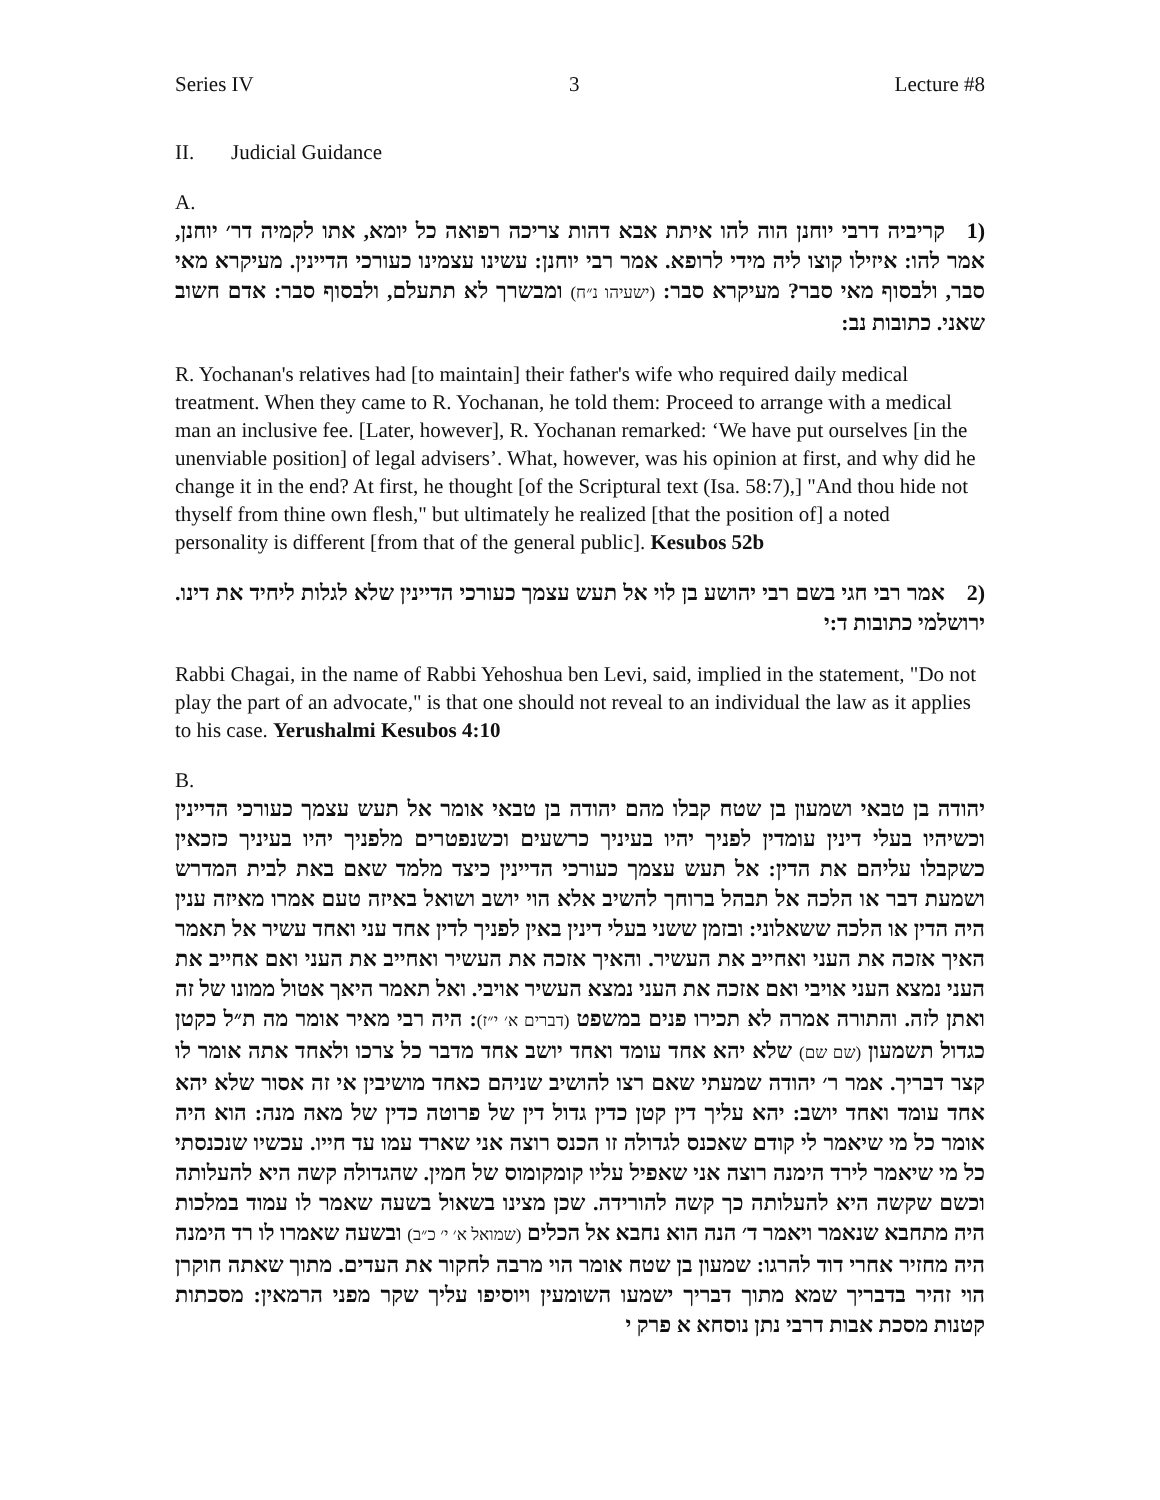Series IV 3 Lecture #8
II. Judicial Guidance
A.
(1 קריביה דרבי יוחנן הוה להו איתת אבא דהות צריכה רפואה כל יומא, אתו לקמיה דר׳ יוחנן, אמר להו: איזילו קוצו ליה מידי לרופא. אמר רבי יוחנן: עשינו עצמינו כעורכי הדיינין. מעיקרא מאי סבר, ולבסוף מאי סבר? מעיקרא סבר: (ישעיהו נ״ח) ומבשרך לא תתעלם, ולבסוף סבר: אדם חשוב שאני. כתובות נב:
R. Yochanan's relatives had [to maintain] their father's wife who required daily medical treatment. When they came to R. Yochanan, he told them: Proceed to arrange with a medical man an inclusive fee. [Later, however], R. Yochanan remarked: ‘We have put ourselves [in the unenviable position] of legal advisers’. What, however, was his opinion at first, and why did he change it in the end? At first, he thought [of the Scriptural text (Isa. 58:7),] "And thou hide not thyself from thine own flesh," but ultimately he realized [that the position of] a noted personality is different [from that of the general public]. Kesubos 52b
(2 אמר רבי חגי בשם רבי יהושע בן לוי אל תעש עצמך כעורכי הדיינין שלא לגלות ליחיד את דינו. ירושלמי כתובות ד:י
Rabbi Chagai, in the name of Rabbi Yehoshua ben Levi, said, implied in the statement, "Do not play the part of an advocate," is that one should not reveal to an individual the law as it applies to his case. Yerushalmi Kesubos 4:10
B.
יהודה בן טבאי ושמעון בן שטח קבלו מהם יהודה בן טבאי אומר אל תעש עצמך כעורכי הדיינין וכשיהיו בעלי דינין עומדין לפניך יהיו בעיניך כרשעים וכשנפטרים מלפניך יהיו בעיניך כזכאין כשקבלו עליהם את הדין: אל תעש עצמך כעורכי הדיינין כיצד מלמד שאם באת לבית המדרש ושמעת דבר או הלכה אל תבהל ברוחך להשיב אלא הוי יושב ושואל באיזה טעם אמרו מאיזה ענין היה הדין או הלכה ששאלוני: ובזמן ששני בעלי דינין באין לפניך לדין אחד עני ואחד עשיר אל תאמר האיך אזכה את העני ואחייב את העשיר. והאיך אזכה את העשיר ואחייב את העני ואם אחייב את העני נמצא העני אויבי ואם אזכה את העני נמצא העשיר אויבי. ואל תאמר היאך אטול ממונו של זה ואתן לזה. והתורה אמרה לא תכירו פנים במשפט (דברים א׳ י״ז): היה רבי מאיר אומר מה ת״ל כקטן כגדול תשמעון (שם שם) שלא יהא אחד עומד ואחד יושב אחד מדבר כל צרכו ולאחד אתה אומר לו קצר דבריך. אמר ר׳ יהודה שמעתי שאם רצו להושיב שניהם כאחד מושיבין אי זה אסור שלא יהא אחד עומד ואחד יושב: יהא עליך דין קטן כדין גדול דין של פרוטה כדין של מאה מנה: הוא היה אומר כל מי שיאמר לי קודם שאכנס לגדולה זו הכנס רוצה אני שארד עמו עד חייו. עכשיו שנכנסתי כל מי שיאמר לירד הימנה רוצה אני שאפיל עליו קומקומוס של חמין. שהגדולה קשה היא להעלותה וכשם שקשה היא להעלותה כך קשה להורידה. שכן מצינו בשאול בשעה שאמר לו עמוד במלכות היה מתחבא שנאמר ויאמר ד׳ הנה הוא נחבא אל הכלים (שמואל א׳ י׳ כ״ב) ובשעה שאמרו לו רד הימנה היה מחזיר אחרי דוד להרגו: שמעון בן שטח אומר הוי מרבה לחקור את העדים. מתוך שאתה חוקרן הוי זהיר בדבריך שמא מתוך דבריך ישמעו השומעין ויוסיפו עליך שקר מפני הרמאין: מסכתות קטנות מסכת אבות דרבי נתן נוסחא א פרק י